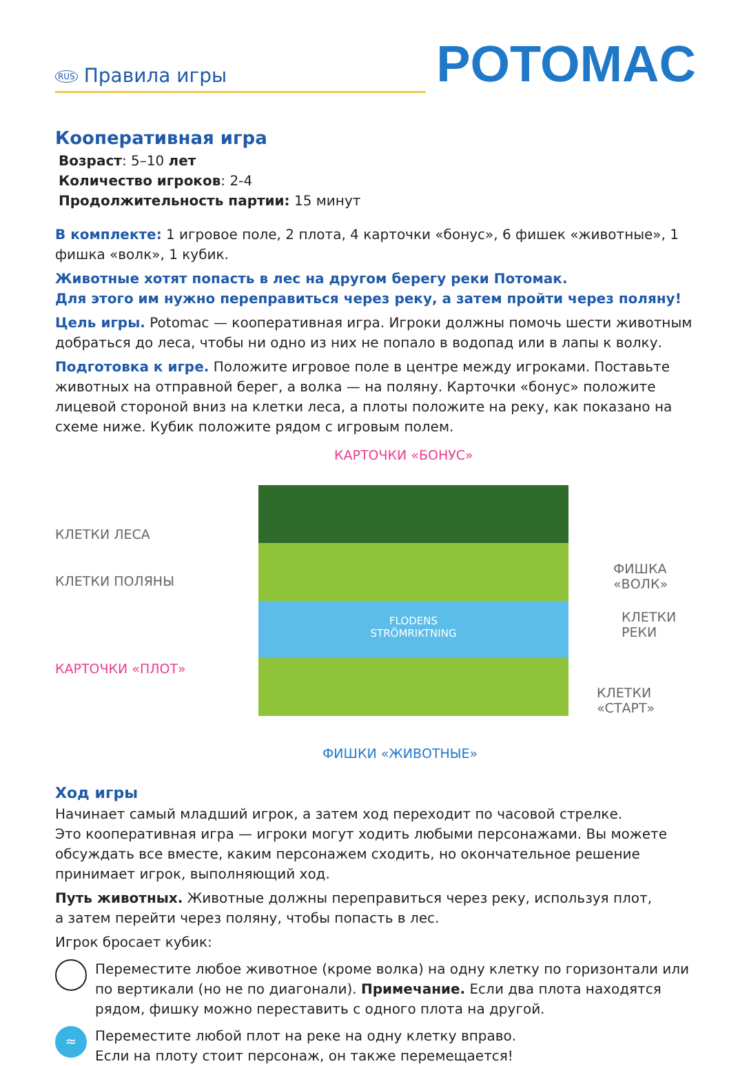RUS Правила игры
POTOMAC
Кооперативная игра
Возраст: 5–10 лет
Количество игроков: 2-4
Продолжительность партии: 15 минут
В комплекте: 1 игровое поле, 2 плота, 4 карточки «бонус», 6 фишек «животные», 1 фишка «волк», 1 кубик.
Животные хотят попасть в лес на другом берегу реки Потомак.
Для этого им нужно переправиться через реку, а затем пройти через поляну!
Цель игры. Potomac — кооперативная игра. Игроки должны помочь шести животным добраться до леса, чтобы ни одно из них не попало в водопад или в лапы к волку.
Подготовка к игре. Положите игровое поле в центре между игроками. Поставьте животных на отправной берег, а волка — на поляну. Карточки «бонус» положите лицевой стороной вниз на клетки леса, а плоты положите на реку, как показано на схеме ниже. Кубик положите рядом с игровым полем.
КАРТОЧКИ «БОНУС»
FLODENS
STRÖMRIKTNING
КЛЕТКИ ЛЕСА
КЛЕТКИ ПОЛЯНЫ
ФИШКА «ВОЛК»
КЛЕТКИ РЕКИ
КАРТОЧКИ «ПЛОТ»
КЛЕТКИ «СТАРТ»
ФИШКИ «ЖИВОТНЫЕ»
Ход игры
Начинает самый младший игрок, а затем ход переходит по часовой стрелке.
Это кооперативная игра — игроки могут ходить любыми персонажами. Вы можете обсуждать все вместе, каким персонажем сходить, но окончательное решение принимает игрок, выполняющий ход.
Путь животных. Животные должны переправиться через реку, используя плот,
а затем перейти через поляну, чтобы попасть в лес.
Игрок бросает кубик:
Переместите любое животное (кроме волка) на одну клетку по горизонтали или по вертикали (но не по диагонали). Примечание. Если два плота находятся рядом, фишку можно переставить с одного плота на другой.
≈
Переместите любой плот на реке на одну клетку вправо.
Если на плоту стоит персонаж, он также перемещается!